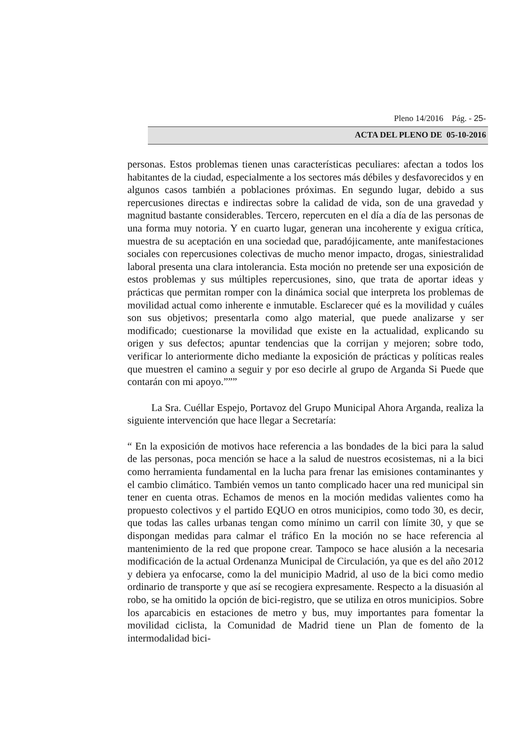Pleno 14/2016 Pág. - 25-
ACTA DEL PLENO DE 05-10-2016
personas. Estos problemas tienen unas características peculiares: afectan a todos los habitantes de la ciudad, especialmente a los sectores más débiles y desfavorecidos y en algunos casos también a poblaciones próximas. En segundo lugar, debido a sus repercusiones directas e indirectas sobre la calidad de vida, son de una gravedad y magnitud bastante considerables. Tercero, repercuten en el día a día de las personas de una forma muy notoria. Y en cuarto lugar, generan una incoherente y exigua crítica, muestra de su aceptación en una sociedad que, paradójicamente, ante manifestaciones sociales con repercusiones colectivas de mucho menor impacto, drogas, siniestralidad laboral presenta una clara intolerancia. Esta moción no pretende ser una exposición de estos problemas y sus múltiples repercusiones, sino, que trata de aportar ideas y prácticas que permitan romper con la dinámica social que interpreta los problemas de movilidad actual como inherente e inmutable. Esclarecer qué es la movilidad y cuáles son sus objetivos; presentarla como algo material, que puede analizarse y ser modificado; cuestionarse la movilidad que existe en la actualidad, explicando su origen y sus defectos; apuntar tendencias que la corrijan y mejoren; sobre todo, verificar lo anteriormente dicho mediante la exposición de prácticas y políticas reales que muestren el camino a seguir y por eso decirle al grupo de Arganda Si Puede que contarán con mi apoyo.”””
La Sra. Cuéllar Espejo, Portavoz del Grupo Municipal Ahora Arganda, realiza la siguiente intervención que hace llegar a Secretaría:
“ En la exposición de motivos hace referencia a las bondades de la bici para la salud de las personas, poca mención se hace a la salud de nuestros ecosistemas, ni a la bici como herramienta fundamental en la lucha para frenar las emisiones contaminantes y el cambio climático. También vemos un tanto complicado hacer una red municipal sin tener en cuenta otras. Echamos de menos en la moción medidas valientes como ha propuesto colectivos y el partido EQUO en otros municipios, como todo 30, es decir, que todas las calles urbanas tengan como mínimo un carril con límite 30, y que se dispongan medidas para calmar el tráfico En la moción no se hace referencia al mantenimiento de la red que propone crear. Tampoco se hace alusión a la necesaria modificación de la actual Ordenanza Municipal de Circulación, ya que es del año 2012 y debiera ya enfocarse, como la del municipio Madrid, al uso de la bici como medio ordinario de transporte y que así se recogiera expresamente. Respecto a la disuasión al robo, se ha omitido la opción de bici-registro, que se utiliza en otros municipios. Sobre los aparcabicis en estaciones de metro y bus, muy importantes para fomentar la movilidad ciclista, la Comunidad de Madrid tiene un Plan de fomento de la intermodalidad bici-